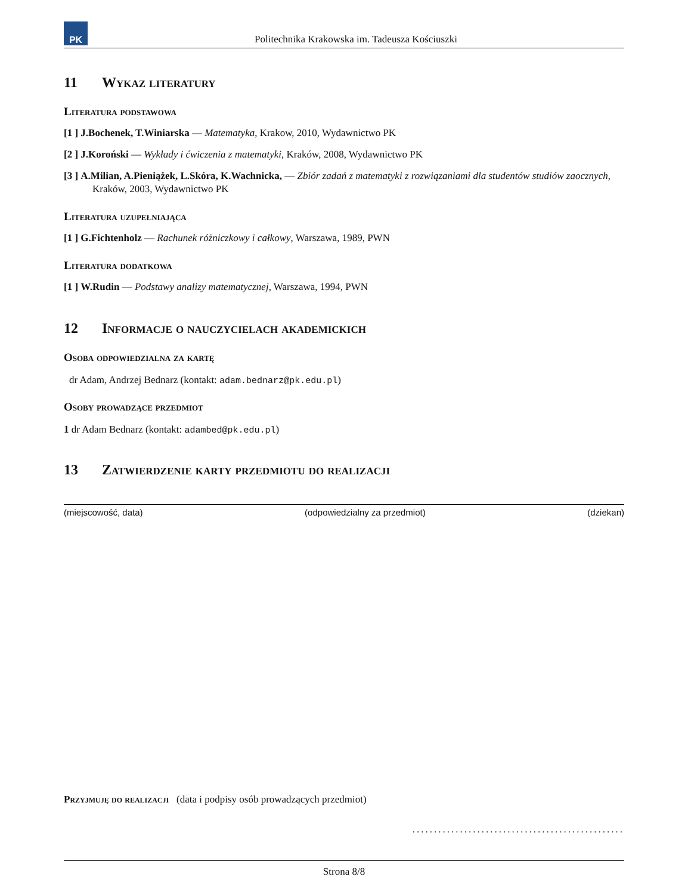PK
Politechnika Krakowska im. Tadeusza Kościuszki
11 Wykaz literatury
Literatura podstawowa
[1 ] J.Bochenek, T.Winiarska — Matematyka, Krakow, 2010, Wydawnictwo PK
[2 ] J.Koroński — Wykłady i ćwiczenia z matematyki, Kraków, 2008, Wydawnictwo PK
[3 ] A.Milian, A.Pieniążek, L.Skóra, K.Wachnicka, — Zbiór zadań z matematyki z rozwiązaniami dla studentów studiów zaocznych, Kraków, 2003, Wydawnictwo PK
Literatura uzupełniająca
[1 ] G.Fichtenholz — Rachunek różniczkowy i całkowy, Warszawa, 1989, PWN
Literatura dodatkowa
[1 ] W.Rudin — Podstawy analizy matematycznej, Warszawa, 1994, PWN
12 Informacje o nauczycielach akademickich
Osoba odpowiedzialna za kartę
dr Adam, Andrzej Bednarz (kontakt: adam.bednarz@pk.edu.pl)
Osoby prowadzące przedmiot
1 dr Adam Bednarz (kontakt: adambed@pk.edu.pl)
13 Zatwierdzenie karty przedmiotu do realizacji
(miejscowość, data) (odpowiedzialny za przedmiot) (dziekan)
Przyjmuję do realizacji (data i podpisy osób prowadzących przedmiot)
.................................................
Strona 8/8